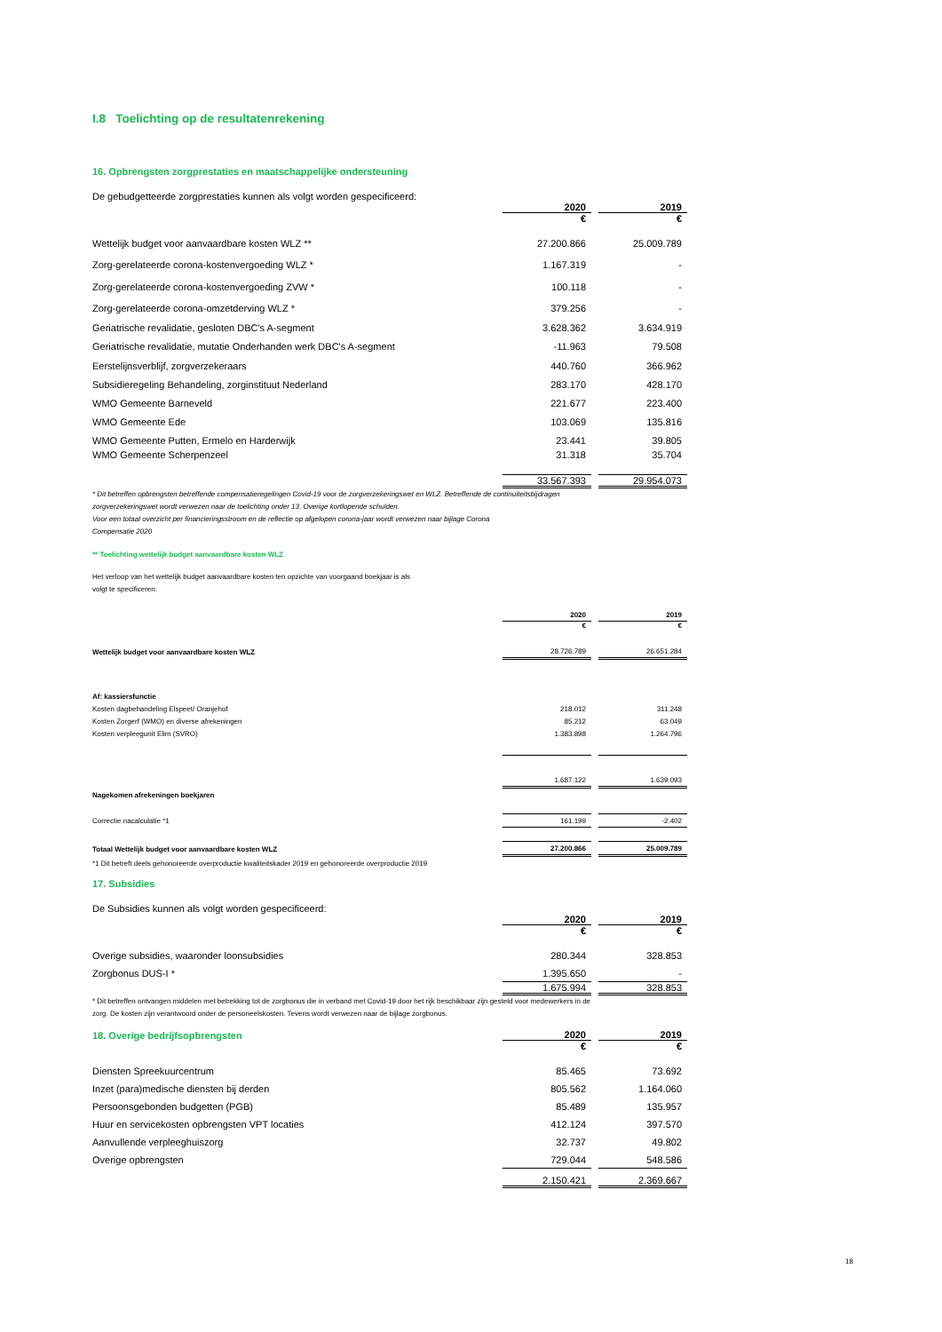I.8 Toelichting op de resultatenrekening
16. Opbrengsten zorgprestaties en maatschappelijke ondersteuning
De gebudgetteerde zorgprestaties kunnen als volgt worden gespecificeerd:
| | 2020 | | 2019 |
| | € | | € |
| Wettelijk budget voor aanvaardbare kosten WLZ ** | 27.200.866 | | 25.009.789 |
| Zorg-gerelateerde corona-kostenvergoeding WLZ * | 1.167.319 | | - |
| Zorg-gerelateerde corona-kostenvergoeding ZVW * | 100.118 | | - |
| Zorg-gerelateerde corona-omzetderving WLZ * | 379.256 | | - |
| Geriatrische revalidatie, gesloten DBC's A-segment | 3.628.362 | | 3.634.919 |
| Geriatrische revalidatie, mutatie Onderhanden werk DBC's A-segment | -11.963 | | 79.508 |
| Eerstelijnsverblijf, zorgverzekeraars | 440.760 | | 366.962 |
| Subsidieregeling Behandeling, zorginstituut Nederland | 283.170 | | 428.170 |
| WMO Gemeente Barneveld | 221.677 | | 223.400 |
| WMO Gemeente Ede | 103.069 | | 135.816 |
| WMO Gemeente Putten, Ermelo en Harderwijk | 23.441 | | 39.805 |
| WMO Gemeente Scherpenzeel | 31.318 | | 35.704 |
| | 33.567.393 | | 29.954.073 |
* Dit betreffen opbrengsten betreffende compensatieregelingen Covid-19 voor de zorgverzekeringswet en WLZ. Betreffende de continuiteitsbijdragen
zorgverzekeringswet wordt verwezen naar de toelichting onder 13. Overige kortlopende schulden.
Voor een totaal overzicht per financieringsstroom en de reflectie op afgelopen corona-jaar wordt verwezen naar bijlage Corona
Compensatie 2020
** Toelichting wettelijk budget aanvaardbare kosten WLZ
Het verloop van het wettelijk budget aanvaardbare kosten ten opzichte van voorgaand boekjaar is als
volgt te specificeren:
| | 2020 | | 2019 |
| | € | | € |
| Wettelijk budget voor aanvaardbare kosten WLZ | 28.726.789 | | 26.651.284 |
| Af: kassiersfunctie | | | |
| Kosten dagbehandeling Elspeet/ Oranjehof | 218.012 | | 311.248 |
| Kosten Zorgerf (WMO) en diverse afrekeningen | 85.212 | | 63.049 |
| Kosten verpleegunit Elim (SVRO) | 1.383.898 | | 1.264.796 |
| | 1.687.122 | | 1.639.093 |
| Nagekomen afrekeningen boekjaren | | | |
| Correctie nacalculatie *1 | 161.199 | | -2.402 |
| Totaal Wettelijk budget voor aanvaardbare kosten WLZ | 27.200.866 | | 25.009.789 |
| *1 Dit betreft deels gehonoreerde overproductie kwaliteitskader 2019 en gehonoreerde overproductie 2019 | | | |
17. Subsidies
De Subsidies kunnen als volgt worden gespecificeerd:
| | 2020 | | 2019 |
| | € | | € |
| Overige subsidies, waaronder loonsubsidies | 280.344 | | 328.853 |
| Zorgbonus DUS-I * | 1.395.650 | | - |
| | 1.675.994 | | 328.853 |
* Dit betreffen ontvangen middelen met betrekking tot de zorgbonus die in verband met Covid-19 door het rijk beschikbaar zijn gesteld voor medewerkers in de
zorg. De kosten zijn verantwoord onder de personeelskosten. Tevens wordt verwezen naar de bijlage zorgbonus.
| 18. Overige bedrijfsopbrengsten | 2020 | | 2019 |
| | € | | € |
| Diensten Spreekuurcentrum | 85.465 | | 73.692 |
| Inzet (para)medische diensten bij derden | 805.562 | | 1.164.060 |
| Persoonsgebonden budgetten (PGB) | 85.489 | | 135.957 |
| Huur en servicekosten opbrengsten VPT locaties | 412.124 | | 397.570 |
| Aanvullende verpleeghuiszorg | 32.737 | | 49.802 |
| Overige opbrengsten | 729.044 | | 548.586 |
| | 2.150.421 | | 2.369.667 |
18